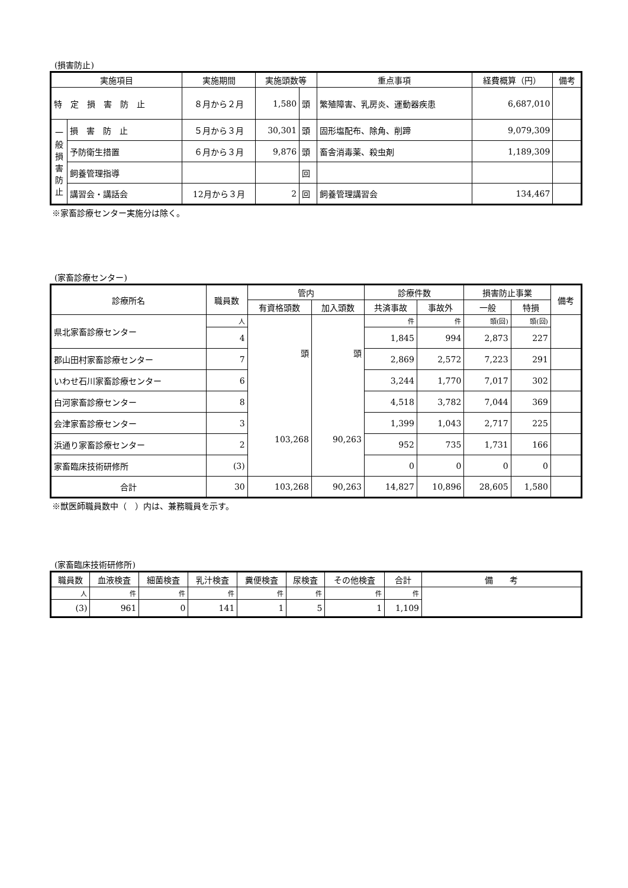(損害防止)
| 実施項目 | | 実施期間 | 実施頭数等 | | 重点事項 | 経費概算（円） | 備考 |
| --- | --- | --- | --- | --- | --- | --- | --- |
| 特 定 損 害 防 止 | | ８月から２月 | 1,580 | 頭 | 繁殖障害、乳房炎、運動器疾患 | 6,687,010 | |
| 一般損害防止 | 損 害 防 止 | ５月から３月 | 30,301 | 頭 | 固形塩配布、除角、削蹄 | 9,079,309 | |
| | 予防衛生措置 | ６月から３月 | 9,876 | 頭 | 畜舎消毒薬、殺虫剤 | 1,189,309 | |
| | 飼養管理指導 | | | 回 | | | |
| | 講習会・講話会 | 12月から３月 | 2 | 回 | 飼養管理講習会 | 134,467 | |
※家畜診療センター実施分は除く。
(家畜診療センター)
| 診療所名 | 職員数 | 管内 | | 診療件数 | | 損害防止事業 | | 備考 |
| --- | --- | --- | --- | --- | --- | --- | --- | --- |
| | | 有資格頭数 | 加入頭数 | 共済事故 | 事故外 | 一般 | 特損 | |
| 県北家畜診療センター | 人 | 頭 103,268 | 頭 90,263 | 件 | 件 | 頭(回) | 頭(回) | |
| | 4 | | | 1,845 | 994 | 2,873 | 227 | |
| 郡山田村家畜診療センター | 7 | | | 2,869 | 2,572 | 7,223 | 291 | |
| いわせ石川家畜診療センター | 6 | | | 3,244 | 1,770 | 7,017 | 302 | |
| 白河家畜診療センター | 8 | | | 4,518 | 3,782 | 7,044 | 369 | |
| 会津家畜診療センター | 3 | | | 1,399 | 1,043 | 2,717 | 225 | |
| 浜通り家畜診療センター | 2 | | | 952 | 735 | 1,731 | 166 | |
| 家畜臨床技術研修所 | (3) | | | 0 | 0 | 0 | 0 | |
| 合計 | 30 | 103,268 | 90,263 | 14,827 | 10,896 | 28,605 | 1,580 | |
※獣医師職員数中（　）内は、兼務職員を示す。
(家畜臨床技術研修所)
| 職員数 | 血液検査 | 細菌検査 | 乳汁検査 | 糞便検査 | 尿検査 | その他検査 | 合計 | 備 考 |
| --- | --- | --- | --- | --- | --- | --- | --- | --- |
| 人 | 件 | 件 | 件 | 件 | 件 | 件 | 件 | |
| (3) | 961 | 0 | 141 | 1 | 5 | 1 | 1,109 | |